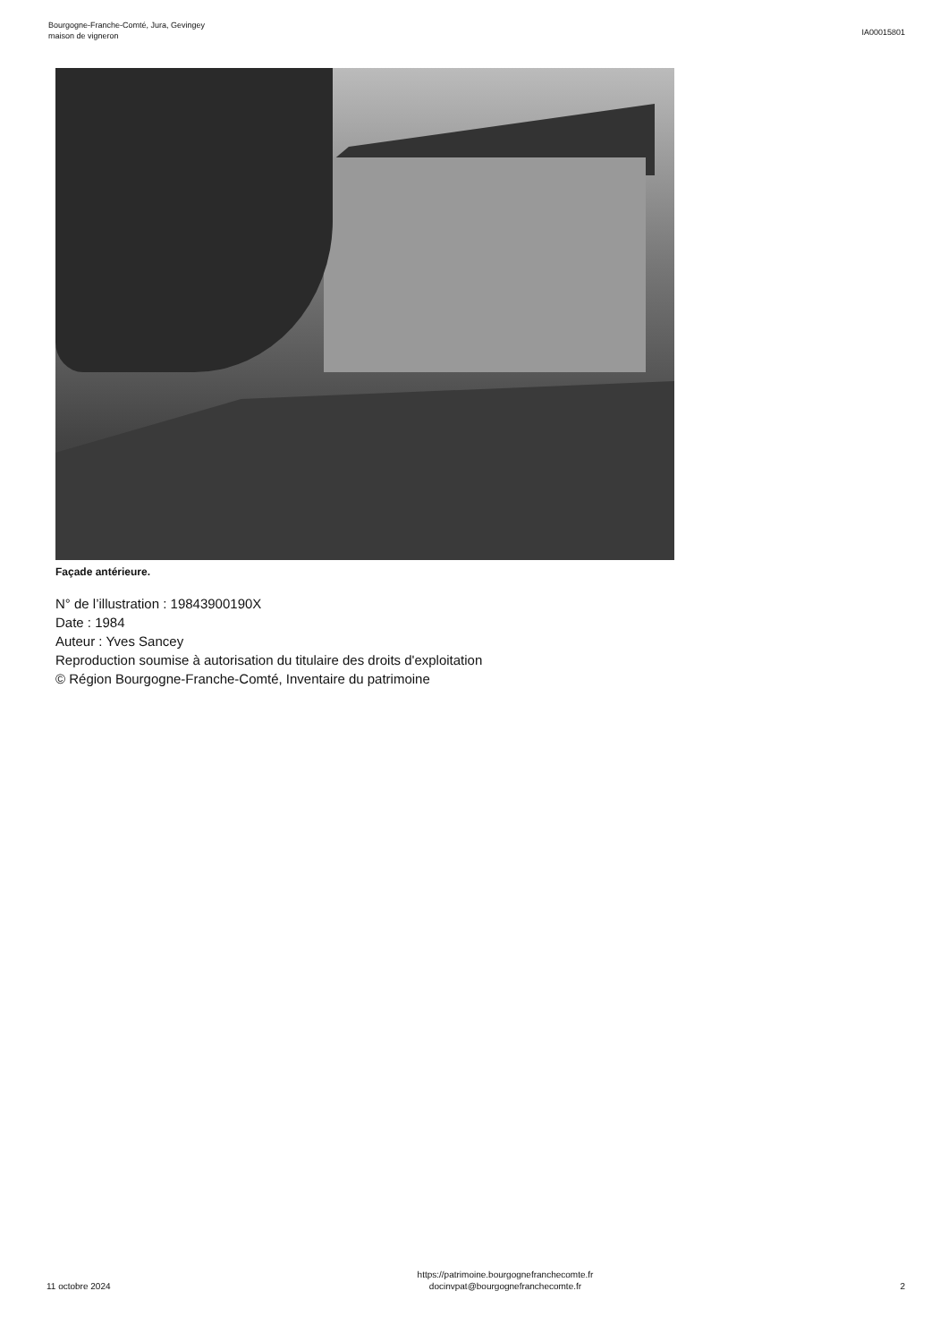Bourgogne-Franche-Comté, Jura, Gevingey
maison de vigneron
IA00015801
Façade antérieure.
N° de l’illustration : 19843900190X
Date : 1984
Auteur : Yves Sancey
Reproduction soumise à autorisation du titulaire des droits d'exploitation
© Région Bourgogne-Franche-Comté, Inventaire du patrimoine
11 octobre 2024
https://patrimoine.bourgognefranchecomte.fr
docinvpat@bourgognefranchecomte.fr
2